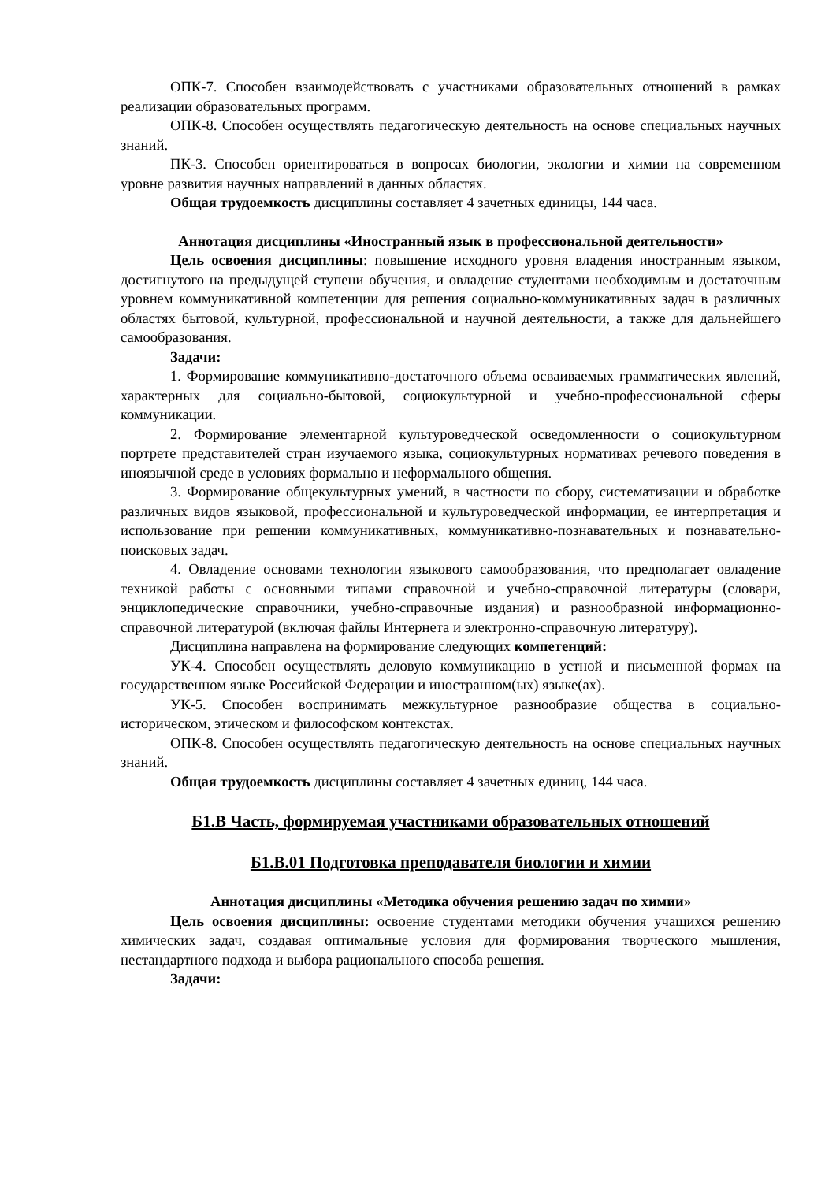ОПК-7. Способен взаимодействовать с участниками образовательных отношений в рамках реализации образовательных программ.
ОПК-8. Способен осуществлять педагогическую деятельность на основе специальных научных знаний.
ПК-3. Способен ориентироваться в вопросах биологии, экологии и химии на современном уровне развития научных направлений в данных областях.
Общая трудоемкость дисциплины составляет 4 зачетных единицы, 144 часа.
Аннотация дисциплины «Иностранный язык в профессиональной деятельности»
Цель освоения дисциплины: повышение исходного уровня владения иностранным языком, достигнутого на предыдущей ступени обучения, и овладение студентами необходимым и достаточным уровнем коммуникативной компетенции для решения социально-коммуникативных задач в различных областях бытовой, культурной, профессиональной и научной деятельности, а также для дальнейшего самообразования.
Задачи:
1. Формирование коммуникативно-достаточного объема осваиваемых грамматических явлений, характерных для социально-бытовой, социокультурной и учебно-профессиональной сферы коммуникации.
2. Формирование элементарной культуроведческой осведомленности о социокультурном портрете представителей стран изучаемого языка, социокультурных нормативах речевого поведения в иноязычной среде в условиях формально и неформального общения.
3. Формирование общекультурных умений, в частности по сбору, систематизации и обработке различных видов языковой, профессиональной и культуроведческой информации, ее интерпретация и использование при решении коммуникативных, коммуникативно-познавательных и познавательно-поисковых задач.
4. Овладение основами технологии языкового самообразования, что предполагает овладение техникой работы с основными типами справочной и учебно-справочной литературы (словари, энциклопедические справочники, учебно-справочные издания) и разнообразной информационно-справочной литературой (включая файлы Интернета и электронно-справочную литературу).
Дисциплина направлена на формирование следующих компетенций:
УК-4. Способен осуществлять деловую коммуникацию в устной и письменной формах на государственном языке Российской Федерации и иностранном(ых) языке(ах).
УК-5. Способен воспринимать межкультурное разнообразие общества в социально-историческом, этическом и философском контекстах.
ОПК-8. Способен осуществлять педагогическую деятельность на основе специальных научных знаний.
Общая трудоемкость дисциплины составляет 4 зачетных единиц, 144 часа.
Б1.В Часть, формируемая участниками образовательных отношений
Б1.В.01 Подготовка преподавателя биологии и химии
Аннотация дисциплины «Методика обучения решению задач по химии»
Цель освоения дисциплины: освоение студентами методики обучения учащихся решению химических задач, создавая оптимальные условия для формирования творческого мышления, нестандартного подхода и выбора рационального способа решения.
Задачи: